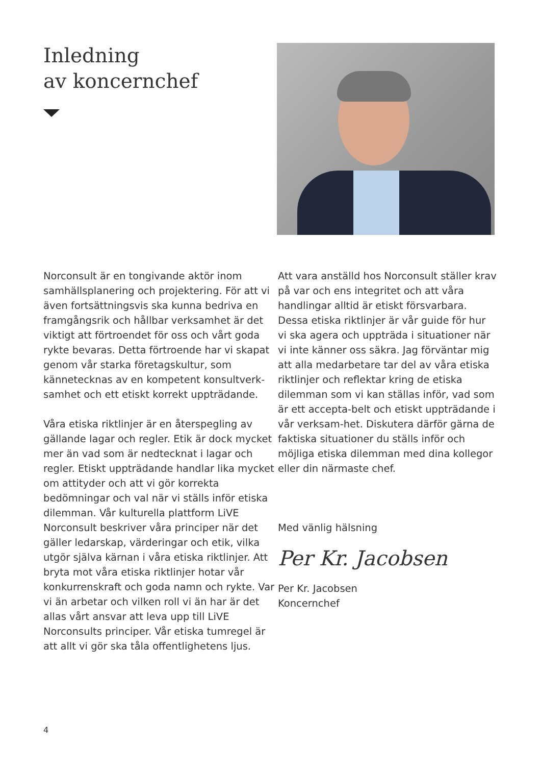Inledning
av koncernchef
Norconsult är en tongivande aktör inom samhällsplanering och projektering. För att vi även fortsättningsvis ska kunna bedriva en framgångsrik och hållbar verksamhet är det viktigt att förtroendet för oss och vårt goda rykte bevaras. Detta förtroende har vi skapat genom vår starka företagskultur, som kännetecknas av en kompetent konsultverk-samhet och ett etiskt korrekt uppträdande.
Våra etiska riktlinjer är en återspegling av gällande lagar och regler. Etik är dock mycket mer än vad som är nedtecknat i lagar och regler. Etiskt uppträdande handlar lika mycket om attityder och att vi gör korrekta bedömningar och val när vi ställs inför etiska dilemman. Vår kulturella plattform LiVE Norconsult beskriver våra principer när det gäller ledarskap, värderingar och etik, vilka utgör själva kärnan i våra etiska riktlinjer. Att bryta mot våra etiska riktlinjer hotar vår konkurrenskraft och goda namn och rykte. Var vi än arbetar och vilken roll vi än har är det allas vårt ansvar att leva upp till LiVE Norconsults principer. Vår etiska tumregel är att allt vi gör ska tåla offentlighetens ljus.
Att vara anställd hos Norconsult ställer krav på var och ens integritet och att våra handlingar alltid är etiskt försvarbara. Dessa etiska riktlinjer är vår guide för hur vi ska agera och uppträda i situationer när vi inte känner oss säkra. Jag förväntar mig att alla medarbetare tar del av våra etiska riktlinjer och reflektar kring de etiska dilemman som vi kan ställas inför, vad som är ett accepta-belt och etiskt uppträdande i vår verksam-het. Diskutera därför gärna de faktiska situationer du ställs inför och möjliga etiska dilemman med dina kollegor eller din närmaste chef.
Med vänlig hälsning
Per Kr. Jacobsen
Per Kr. Jacobsen
Koncernchef
4